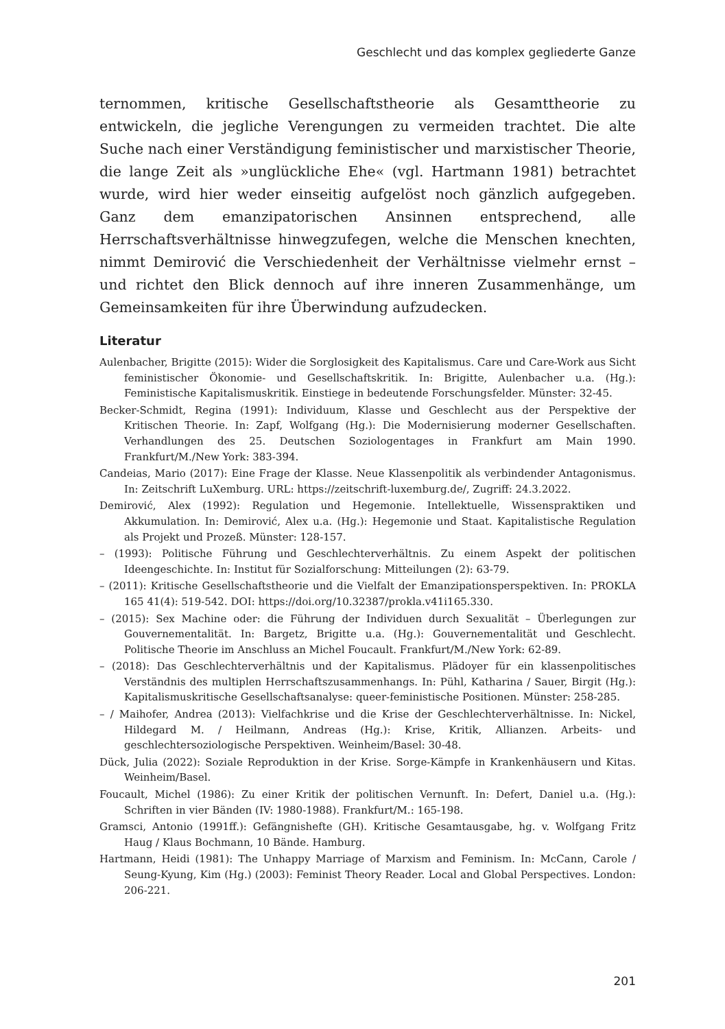Geschlecht und das komplex gegliederte Ganze
ternommen, kritische Gesellschaftstheorie als Gesamttheorie zu entwickeln, die jegliche Verengungen zu vermeiden trachtet. Die alte Suche nach einer Verständigung feministischer und marxistischer Theorie, die lange Zeit als »unglückliche Ehe« (vgl. Hartmann 1981) betrachtet wurde, wird hier weder einseitig aufgelöst noch gänzlich aufgegeben. Ganz dem emanzipatorischen Ansinnen entsprechend, alle Herrschaftsverhältnisse hinwegzufegen, welche die Menschen knechten, nimmt Demirović die Verschiedenheit der Verhältnisse vielmehr ernst – und richtet den Blick dennoch auf ihre inneren Zusammenhänge, um Gemeinsamkeiten für ihre Überwindung aufzudecken.
Literatur
Aulenbacher, Brigitte (2015): Wider die Sorglosigkeit des Kapitalismus. Care und Care-Work aus Sicht feministischer Ökonomie- und Gesellschaftskritik. In: Brigitte, Aulenbacher u.a. (Hg.): Feministische Kapitalismuskritik. Einstiege in bedeutende Forschungsfelder. Münster: 32-45.
Becker-Schmidt, Regina (1991): Individuum, Klasse und Geschlecht aus der Perspektive der Kritischen Theorie. In: Zapf, Wolfgang (Hg.): Die Modernisierung moderner Gesellschaften. Verhandlungen des 25. Deutschen Soziologentages in Frankfurt am Main 1990. Frankfurt/M./New York: 383-394.
Candeias, Mario (2017): Eine Frage der Klasse. Neue Klassenpolitik als verbindender Antagonismus. In: Zeitschrift LuXemburg. URL: https://zeitschrift-luxemburg.de/, Zugriff: 24.3.2022.
Demirović, Alex (1992): Regulation und Hegemonie. Intellektuelle, Wissenspraktiken und Akkumulation. In: Demirović, Alex u.a. (Hg.): Hegemonie und Staat. Kapitalistische Regulation als Projekt und Prozeß. Münster: 128-157.
– (1993): Politische Führung und Geschlechterverhältnis. Zu einem Aspekt der politischen Ideengeschichte. In: Institut für Sozialforschung: Mitteilungen (2): 63-79.
– (2011): Kritische Gesellschaftstheorie und die Vielfalt der Emanzipationsperspektiven. In: PROKLA 165 41(4): 519-542. DOI: https://doi.org/10.32387/prokla.v41i165.330.
– (2015): Sex Machine oder: die Führung der Individuen durch Sexualität – Überlegungen zur Gouvernementalität. In: Bargetz, Brigitte u.a. (Hg.): Gouvernementalität und Geschlecht. Politische Theorie im Anschluss an Michel Foucault. Frankfurt/M./New York: 62-89.
– (2018): Das Geschlechterverhältnis und der Kapitalismus. Plädoyer für ein klassenpolitisches Verständnis des multiplen Herrschaftszusammenhangs. In: Pühl, Katharina / Sauer, Birgit (Hg.): Kapitalismuskritische Gesellschaftsanalyse: queer-feministische Positionen. Münster: 258-285.
– / Maihofer, Andrea (2013): Vielfachkrise und die Krise der Geschlechterverhältnisse. In: Nickel, Hildegard M. / Heilmann, Andreas (Hg.): Krise, Kritik, Allianzen. Arbeits- und geschlechtersoziologische Perspektiven. Weinheim/Basel: 30-48.
Dück, Julia (2022): Soziale Reproduktion in der Krise. Sorge-Kämpfe in Krankenhäusern und Kitas. Weinheim/Basel.
Foucault, Michel (1986): Zu einer Kritik der politischen Vernunft. In: Defert, Daniel u.a. (Hg.): Schriften in vier Bänden (IV: 1980-1988). Frankfurt/M.: 165-198.
Gramsci, Antonio (1991ff.): Gefängnishefte (GH). Kritische Gesamtausgabe, hg. v. Wolfgang Fritz Haug / Klaus Bochmann, 10 Bände. Hamburg.
Hartmann, Heidi (1981): The Unhappy Marriage of Marxism and Feminism. In: McCann, Carole / Seung-Kyung, Kim (Hg.) (2003): Feminist Theory Reader. Local and Global Perspectives. London: 206-221.
201